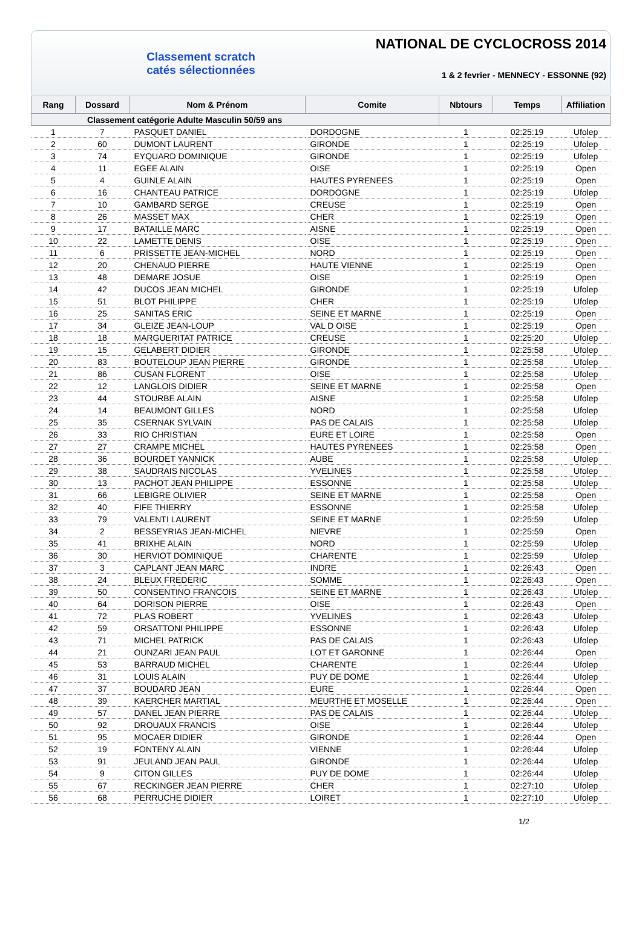Classement scratch
catés sélectionnées
NATIONAL DE CYCLOCROSS 2014
1 & 2 fevrier - MENNECY - ESSONNE (92)
| Rang | Dossard | Nom & Prénom | Comite | Nbtours | Temps | Affiliation |
| --- | --- | --- | --- | --- | --- | --- |
| Classement catégorie Adulte Masculin 50/59 ans | | | | | | |
| 1 | 7 | PASQUET DANIEL | DORDOGNE | 1 | 02:25:19 | Ufolep |
| 2 | 60 | DUMONT LAURENT | GIRONDE | 1 | 02:25:19 | Ufolep |
| 3 | 74 | EYQUARD DOMINIQUE | GIRONDE | 1 | 02:25:19 | Ufolep |
| 4 | 11 | EGEE ALAIN | OISE | 1 | 02:25:19 | Open |
| 5 | 4 | GUINLE ALAIN | HAUTES PYRENEES | 1 | 02:25:19 | Open |
| 6 | 16 | CHANTEAU PATRICE | DORDOGNE | 1 | 02:25:19 | Ufolep |
| 7 | 10 | GAMBARD SERGE | CREUSE | 1 | 02:25:19 | Open |
| 8 | 26 | MASSET MAX | CHER | 1 | 02:25:19 | Open |
| 9 | 17 | BATAILLE MARC | AISNE | 1 | 02:25:19 | Open |
| 10 | 22 | LAMETTE DENIS | OISE | 1 | 02:25:19 | Open |
| 11 | 6 | PRISSETTE JEAN-MICHEL | NORD | 1 | 02:25:19 | Open |
| 12 | 20 | CHENAUD PIERRE | HAUTE VIENNE | 1 | 02:25:19 | Open |
| 13 | 48 | DEMARE JOSUE | OISE | 1 | 02:25:19 | Open |
| 14 | 42 | DUCOS JEAN MICHEL | GIRONDE | 1 | 02:25:19 | Ufolep |
| 15 | 51 | BLOT PHILIPPE | CHER | 1 | 02:25:19 | Ufolep |
| 16 | 25 | SANITAS ERIC | SEINE ET MARNE | 1 | 02:25:19 | Open |
| 17 | 34 | GLEIZE JEAN-LOUP | VAL D OISE | 1 | 02:25:19 | Open |
| 18 | 18 | MARGUERITAT PATRICE | CREUSE | 1 | 02:25:20 | Ufolep |
| 19 | 15 | GELABERT DIDIER | GIRONDE | 1 | 02:25:58 | Ufolep |
| 20 | 83 | BOUTELOUP JEAN PIERRE | GIRONDE | 1 | 02:25:58 | Ufolep |
| 21 | 86 | CUSAN FLORENT | OISE | 1 | 02:25:58 | Ufolep |
| 22 | 12 | LANGLOIS DIDIER | SEINE ET MARNE | 1 | 02:25:58 | Open |
| 23 | 44 | STOURBE ALAIN | AISNE | 1 | 02:25:58 | Ufolep |
| 24 | 14 | BEAUMONT GILLES | NORD | 1 | 02:25:58 | Ufolep |
| 25 | 35 | CSERNAK SYLVAIN | PAS DE CALAIS | 1 | 02:25:58 | Ufolep |
| 26 | 33 | RIO CHRISTIAN | EURE ET LOIRE | 1 | 02:25:58 | Open |
| 27 | 27 | CRAMPE MICHEL | HAUTES PYRENEES | 1 | 02:25:58 | Open |
| 28 | 36 | BOURDET YANNICK | AUBE | 1 | 02:25:58 | Ufolep |
| 29 | 38 | SAUDRAIS NICOLAS | YVELINES | 1 | 02:25:58 | Ufolep |
| 30 | 13 | PACHOT JEAN PHILIPPE | ESSONNE | 1 | 02:25:58 | Ufolep |
| 31 | 66 | LEBIGRE OLIVIER | SEINE ET MARNE | 1 | 02:25:58 | Open |
| 32 | 40 | FIFE THIERRY | ESSONNE | 1 | 02:25:58 | Ufolep |
| 33 | 79 | VALENTI LAURENT | SEINE ET MARNE | 1 | 02:25:59 | Ufolep |
| 34 | 2 | BESSEYRIAS JEAN-MICHEL | NIEVRE | 1 | 02:25:59 | Open |
| 35 | 41 | BRIXHE ALAIN | NORD | 1 | 02:25:59 | Ufolep |
| 36 | 30 | HERVIOT DOMINIQUE | CHARENTE | 1 | 02:25:59 | Ufolep |
| 37 | 3 | CAPLANT JEAN MARC | INDRE | 1 | 02:26:43 | Open |
| 38 | 24 | BLEUX FREDERIC | SOMME | 1 | 02:26:43 | Open |
| 39 | 50 | CONSENTINO FRANCOIS | SEINE ET MARNE | 1 | 02:26:43 | Ufolep |
| 40 | 64 | DORISON PIERRE | OISE | 1 | 02:26:43 | Open |
| 41 | 72 | PLAS ROBERT | YVELINES | 1 | 02:26:43 | Ufolep |
| 42 | 59 | ORSATTONI PHILIPPE | ESSONNE | 1 | 02:26:43 | Ufolep |
| 43 | 71 | MICHEL PATRICK | PAS DE CALAIS | 1 | 02:26:43 | Ufolep |
| 44 | 21 | OUNZARI JEAN PAUL | LOT ET GARONNE | 1 | 02:26:44 | Open |
| 45 | 53 | BARRAUD MICHEL | CHARENTE | 1 | 02:26:44 | Ufolep |
| 46 | 31 | LOUIS ALAIN | PUY DE DOME | 1 | 02:26:44 | Ufolep |
| 47 | 37 | BOUDARD JEAN | EURE | 1 | 02:26:44 | Open |
| 48 | 39 | KAERCHER MARTIAL | MEURTHE ET MOSELLE | 1 | 02:26:44 | Open |
| 49 | 57 | DANEL JEAN PIERRE | PAS DE CALAIS | 1 | 02:26:44 | Ufolep |
| 50 | 92 | DROUAUX FRANCIS | OISE | 1 | 02:26:44 | Ufolep |
| 51 | 95 | MOCAER DIDIER | GIRONDE | 1 | 02:26:44 | Open |
| 52 | 19 | FONTENY ALAIN | VIENNE | 1 | 02:26:44 | Ufolep |
| 53 | 91 | JEULAND JEAN PAUL | GIRONDE | 1 | 02:26:44 | Ufolep |
| 54 | 9 | CITON GILLES | PUY DE DOME | 1 | 02:26:44 | Ufolep |
| 55 | 67 | RECKINGER JEAN PIERRE | CHER | 1 | 02:27:10 | Ufolep |
| 56 | 68 | PERRUCHE DIDIER | LOIRET | 1 | 02:27:10 | Ufolep |
1/2